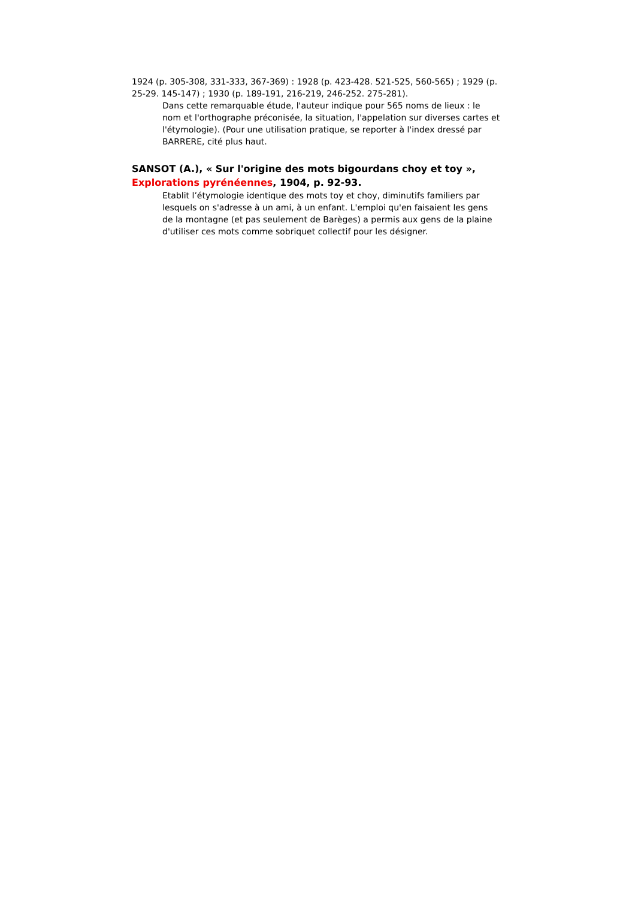1924 (p. 305-308, 331-333, 367-369) : 1928 (p. 423-428. 521-525, 560-565) ; 1929 (p. 25-29. 145-147) ; 1930 (p. 189-191, 216-219, 246-252. 275-281).
Dans cette remarquable étude, l'auteur indique pour 565 noms de lieux : le nom et l'orthographe préconisée, la situation, l'appelation sur diverses cartes et l'étymologie). (Pour une utilisation pratique, se reporter à l'index dressé par BARRERE, cité plus haut.
SANSOT (A.), « Sur l'origine des mots bigourdans choy et toy », Explorations pyrénéennes, 1904, p. 92-93.
Etablit l’étymologie identique des mots toy et choy, diminutifs familiers par lesquels on s'adresse à un ami, à un enfant. L'emploi qu'en faisaient les gens de la montagne (et pas seulement de Barèges) a permis aux gens de la plaine d'utiliser ces mots comme sobriquet collectif pour les désigner.